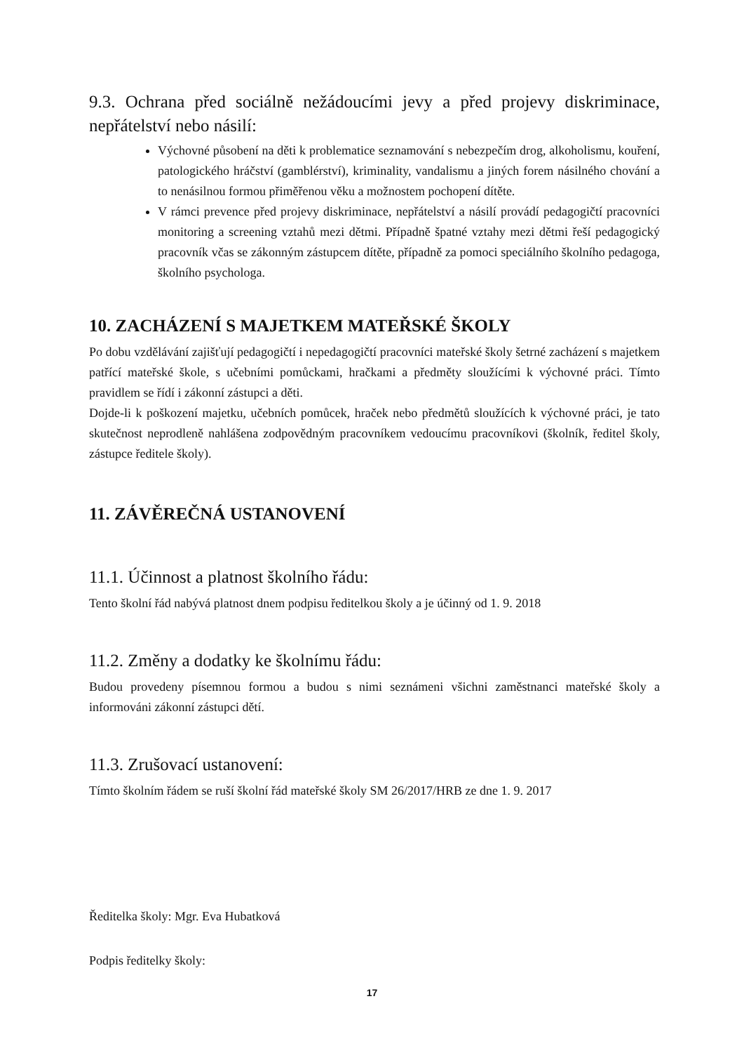9.3. Ochrana před sociálně nežádoucími jevy a před projevy diskriminace, nepřátelství nebo násilí:
Výchovné působení na děti k problematice seznamování s nebezpečím drog, alkoholismu, kouření, patologického hráčství (gamblérství), kriminality, vandalismu a jiných forem násilného chování a to nenásilnou formou přiměřenou věku a možnostem pochopení dítěte.
V rámci prevence před projevy diskriminace, nepřátelství a násilí provádí pedagogičtí pracovníci monitoring a screening vztahů mezi dětmi. Případně špatné vztahy mezi dětmi řeší pedagogický pracovník včas se zákonným zástupcem dítěte, případně za pomoci speciálního školního pedagoga, školního psychologa.
10. ZACHÁZENÍ S MAJETKEM MATEŘSKÉ ŠKOLY
Po dobu vzdělávání zajišťují pedagogičtí i nepedagogičtí pracovníci mateřské školy šetrné zacházení s majetkem patřící mateřské škole, s učebními pomůckami, hračkami a předměty sloužícími k výchovné práci. Tímto pravidlem se řídí i zákonní zástupci a děti.
Dojde-li k poškození majetku, učebních pomůcek, hraček nebo předmětů sloužících k výchovné práci, je tato skutečnost neprodleně nahlášena zodpovědným pracovníkem vedoucímu pracovníkovi (školník, ředitel školy, zástupce ředitele školy).
11. ZÁVĚREČNÁ USTANOVENÍ
11.1. Účinnost a platnost školního řádu:
Tento školní řád nabývá platnost dnem podpisu ředitelkou školy a je účinný od 1. 9. 2018
11.2. Změny a dodatky ke školnímu řádu:
Budou provedeny písemnou formou a budou s nimi seznámeni všichni zaměstnanci mateřské školy a informováni zákonní zástupci dětí.
11.3. Zrušovací ustanovení:
Tímto školním řádem se ruší školní řád mateřské školy SM 26/2017/HRB ze dne 1. 9. 2017
Ředitelka školy: Mgr. Eva Hubatková
Podpis ředitelky školy:
17